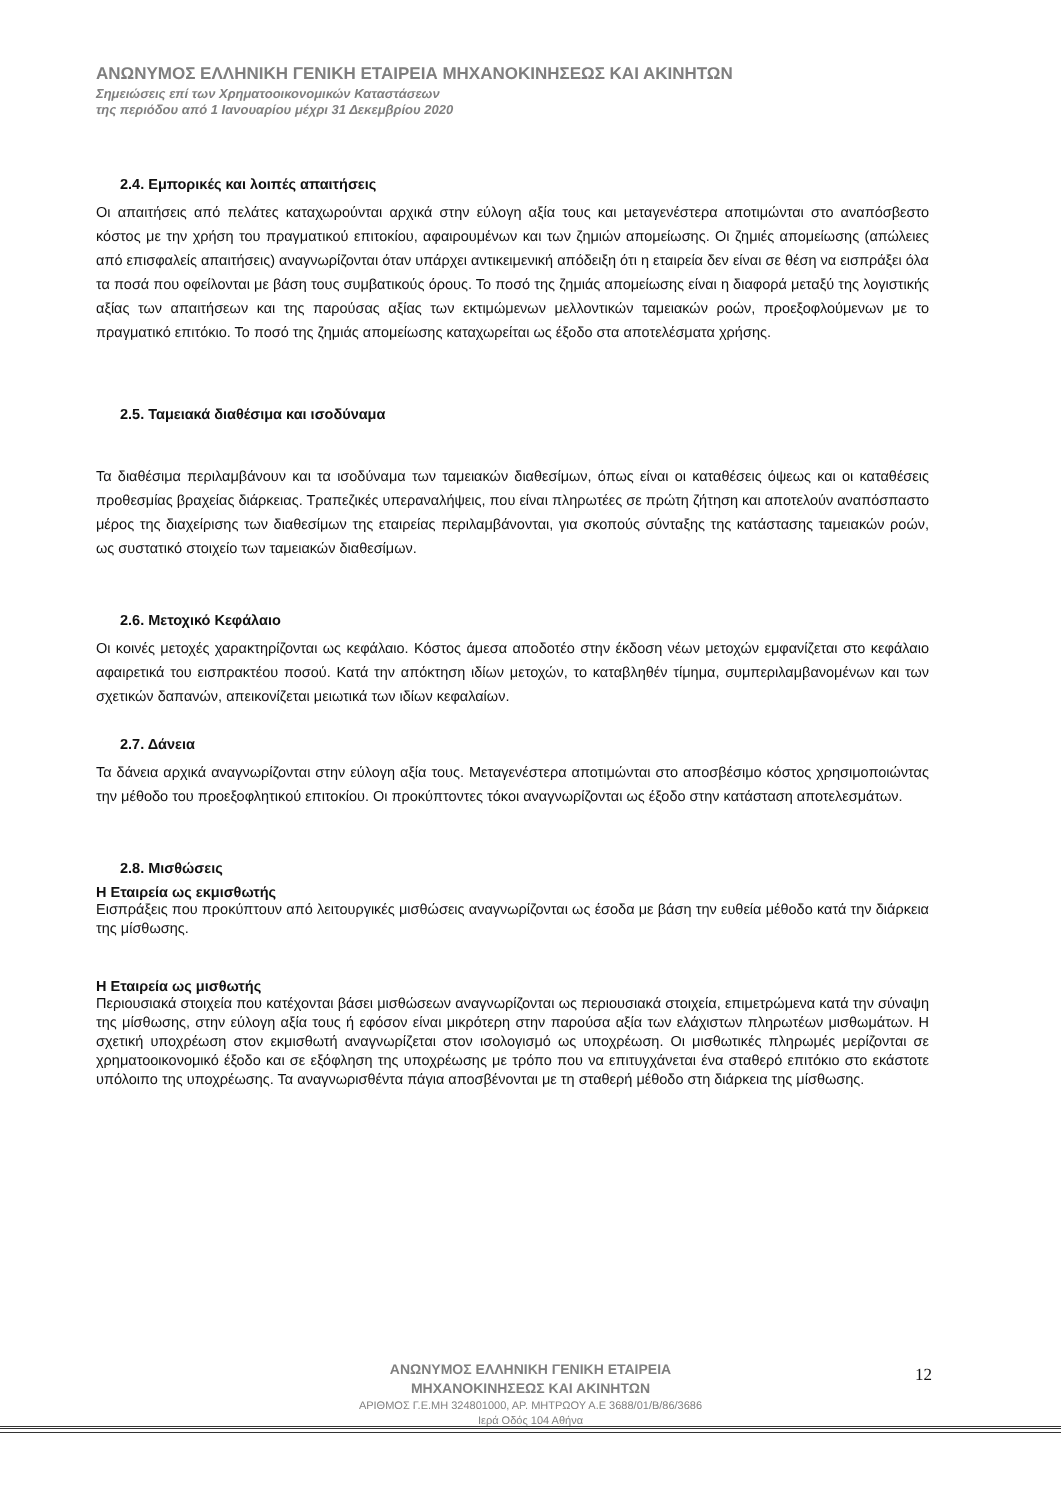ΑΝΩΝΥΜΟΣ ΕΛΛΗΝΙΚΗ ΓΕΝΙΚΗ ΕΤΑΙΡΕΙΑ ΜΗΧΑΝΟΚΙΝΗΣΕΩΣ ΚΑΙ ΑΚΙΝΗΤΩΝ
Σημειώσεις επί των Χρηματοοικονομικών Καταστάσεων
της περιόδου από 1 Ιανουαρίου μέχρι 31 Δεκεμβρίου 2020
2.4. Εμπορικές και λοιπές απαιτήσεις
Οι απαιτήσεις από πελάτες καταχωρούνται αρχικά στην εύλογη αξία τους και μεταγενέστερα αποτιμώνται στο αναπόσβεστο κόστος με την χρήση του πραγματικού επιτοκίου, αφαιρουμένων και των ζημιών απομείωσης. Οι ζημιές απομείωσης (απώλειες από επισφαλείς απαιτήσεις) αναγνωρίζονται όταν υπάρχει αντικειμενική απόδειξη ότι η εταιρεία δεν είναι σε θέση να εισπράξει όλα τα ποσά που οφείλονται με βάση τους συμβατικούς όρους. Το ποσό της ζημιάς απομείωσης είναι η διαφορά μεταξύ της λογιστικής αξίας των απαιτήσεων και της παρούσας αξίας των εκτιμώμενων μελλοντικών ταμειακών ροών, προεξοφλούμενων με το πραγματικό επιτόκιο. Το ποσό της ζημιάς απομείωσης καταχωρείται ως έξοδο στα αποτελέσματα χρήσης.
2.5. Ταμειακά διαθέσιμα και ισοδύναμα
Τα διαθέσιμα περιλαμβάνουν και τα ισοδύναμα των ταμειακών διαθεσίμων, όπως είναι οι καταθέσεις όψεως και οι καταθέσεις προθεσμίας βραχείας διάρκειας. Τραπεζικές υπεραναλήψεις, που είναι πληρωτέες σε πρώτη ζήτηση και αποτελούν αναπόσπαστο μέρος της διαχείρισης των διαθεσίμων της εταιρείας περιλαμβάνονται, για σκοπούς σύνταξης της κατάστασης ταμειακών ροών, ως συστατικό στοιχείο των ταμειακών διαθεσίμων.
2.6. Μετοχικό Κεφάλαιο
Οι κοινές μετοχές χαρακτηρίζονται ως κεφάλαιο. Κόστος άμεσα αποδοτέο στην έκδοση νέων μετοχών εμφανίζεται στο κεφάλαιο αφαιρετικά του εισπρακτέου ποσού. Κατά την απόκτηση ιδίων μετοχών, το καταβληθέν τίμημα, συμπεριλαμβανομένων και των σχετικών δαπανών, απεικονίζεται μειωτικά των ιδίων κεφαλαίων.
2.7. Δάνεια
Τα δάνεια αρχικά αναγνωρίζονται στην εύλογη αξία τους. Μεταγενέστερα αποτιμώνται στο αποσβέσιμο κόστος χρησιμοποιώντας την μέθοδο του προεξοφλητικού επιτοκίου. Οι προκύπτοντες τόκοι αναγνωρίζονται ως έξοδο στην κατάσταση αποτελεσμάτων.
2.8. Μισθώσεις
Η Εταιρεία ως εκμισθωτής
Εισπράξεις που προκύπτουν από λειτουργικές μισθώσεις αναγνωρίζονται ως έσοδα με βάση την ευθεία μέθοδο κατά την διάρκεια της μίσθωσης.
Η Εταιρεία ως μισθωτής
Περιουσιακά στοιχεία που κατέχονται βάσει μισθώσεων αναγνωρίζονται ως περιουσιακά στοιχεία, επιμετρώμενα κατά την σύναψη της μίσθωσης, στην εύλογη αξία τους ή εφόσον είναι μικρότερη στην παρούσα αξία των ελάχιστων πληρωτέων μισθωμάτων. Η σχετική υποχρέωση στον εκμισθωτή αναγνωρίζεται στον ισολογισμό ως υποχρέωση. Οι μισθωτικές πληρωμές μερίζονται σε χρηματοοικονομικό έξοδο και σε εξόφληση της υποχρέωσης με τρόπο που να επιτυγχάνεται ένα σταθερό επιτόκιο στο εκάστοτε υπόλοιπο της υποχρέωσης. Τα αναγνωρισθέντα πάγια αποσβένονται με τη σταθερή μέθοδο στη διάρκεια της μίσθωσης.
ΑΝΩΝΥΜΟΣ ΕΛΛΗΝΙΚΗ ΓΕΝΙΚΗ ΕΤΑΙΡΕΙΑ
ΜΗΧΑΝΟΚΙΝΗΣΕΩΣ ΚΑΙ ΑΚΙΝΗΤΩΝ
ΑΡΙΘΜΟΣ Γ.Ε.ΜΗ 324801000, ΑΡ. ΜΗΤΡΩΟΥ Α.Ε 3688/01/Β/86/3686
Ιερά Οδός 104 Αθήνα
12